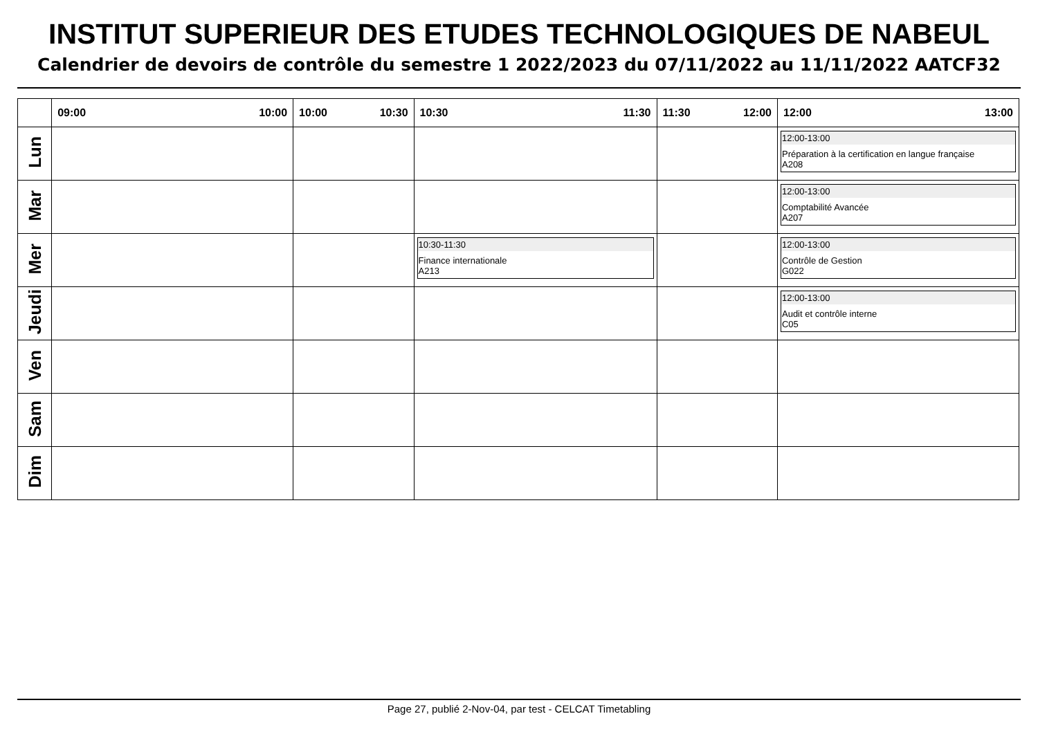INSTITUT SUPERIEUR DES ETUDES TECHNOLOGIQUES DE NABEUL
Calendrier de devoirs de contrôle du semestre 1 2022/2023 du 07/11/2022 au 11/11/2022 AATCF32
| | 09:00 10:00 | 10:00 10:30 | 10:30 11:30 | 11:30 12:00 | 12:00 13:00 |
| --- | --- | --- | --- | --- | --- |
| Lun | | | | | 12:00-13:00 Préparation à la certification en langue française A208 |
| Mar | | | | | 12:00-13:00 Comptabilité Avancée A207 |
| Mer | | | 10:30-11:30 Finance internationale A213 | | 12:00-13:00 Contrôle de Gestion G022 |
| Jeudi | | | | | 12:00-13:00 Audit et contrôle interne C05 |
| Ven | | | | | |
| Sam | | | | | |
| Dim | | | | | |
Page 27, publié 2-Nov-04, par test - CELCAT Timetabling